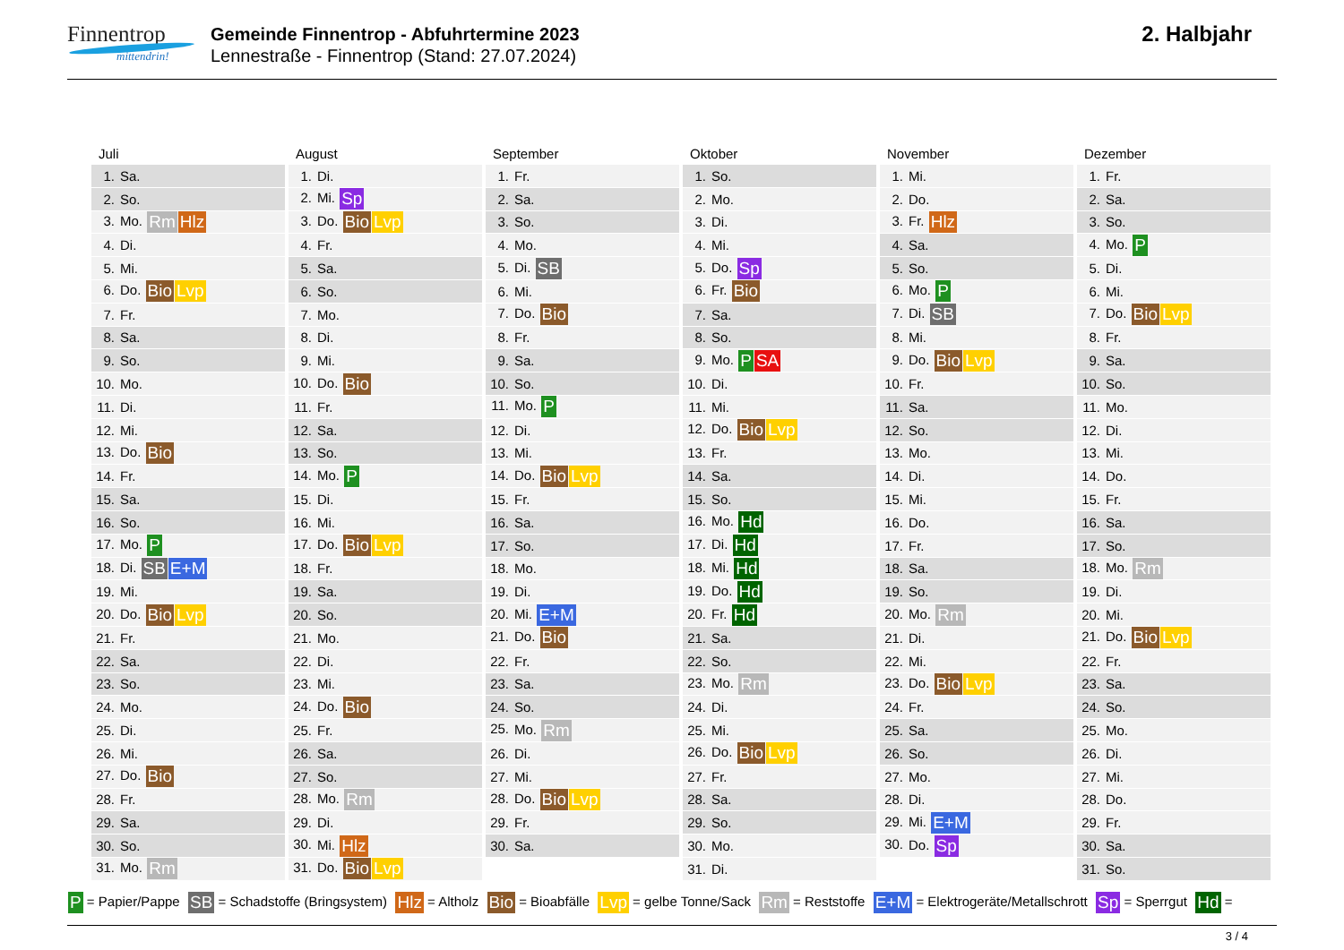Finnentrop
mittendrin!
Gemeinde Finnentrop - Abfuhrtermine 2023
Lennestraße - Finnentrop (Stand: 27.07.2024)
2. Halbjahr
| Juli |
| --- |
| 1. Sa. |
| 2. So. |
| 3. Mo. Rm Hlz |
| 4. Di. |
| 5. Mi. |
| 6. Do. Bio Lvp |
| 7. Fr. |
| 8. Sa. |
| 9. So. |
| 10. Mo. |
| 11. Di. |
| 12. Mi. |
| 13. Do. Bio |
| 14. Fr. |
| 15. Sa. |
| 16. So. |
| 17. Mo. P |
| 18. Di. SB E+M |
| 19. Mi. |
| 20. Do. Bio Lvp |
| 21. Fr. |
| 22. Sa. |
| 23. So. |
| 24. Mo. |
| 25. Di. |
| 26. Mi. |
| 27. Do. Bio |
| 28. Fr. |
| 29. Sa. |
| 30. So. |
| 31. Mo. Rm |
| August |
| --- |
| 1. Di. |
| 2. Mi. Sp |
| 3. Do. Bio Lvp |
| 4. Fr. |
| 5. Sa. |
| 6. So. |
| 7. Mo. |
| 8. Di. |
| 9. Mi. |
| 10. Do. Bio |
| 11. Fr. |
| 12. Sa. |
| 13. So. |
| 14. Mo. P |
| 15. Di. |
| 16. Mi. |
| 17. Do. Bio Lvp |
| 18. Fr. |
| 19. Sa. |
| 20. So. |
| 21. Mo. |
| 22. Di. |
| 23. Mi. |
| 24. Do. Bio |
| 25. Fr. |
| 26. Sa. |
| 27. So. |
| 28. Mo. Rm |
| 29. Di. |
| 30. Mi. Hlz |
| 31. Do. Bio Lvp |
| September |
| --- |
| 1. Fr. |
| 2. Sa. |
| 3. So. |
| 4. Mo. |
| 5. Di. SB |
| 6. Mi. |
| 7. Do. Bio |
| 8. Fr. |
| 9. Sa. |
| 10. So. |
| 11. Mo. P |
| 12. Di. |
| 13. Mi. |
| 14. Do. Bio Lvp |
| 15. Fr. |
| 16. Sa. |
| 17. So. |
| 18. Mo. |
| 19. Di. |
| 20. Mi. E+M |
| 21. Do. Bio |
| 22. Fr. |
| 23. Sa. |
| 24. So. |
| 25. Mo. Rm |
| 26. Di. |
| 27. Mi. |
| 28. Do. Bio Lvp |
| 29. Fr. |
| 30. Sa. |
| Oktober |
| --- |
| 1. So. |
| 2. Mo. |
| 3. Di. |
| 4. Mi. |
| 5. Do. Sp |
| 6. Fr. Bio |
| 7. Sa. |
| 8. So. |
| 9. Mo. P SA |
| 10. Di. |
| 11. Mi. |
| 12. Do. Bio Lvp |
| 13. Fr. |
| 14. Sa. |
| 15. So. |
| 16. Mo. Hd |
| 17. Di. Hd |
| 18. Mi. Hd |
| 19. Do. Hd |
| 20. Fr. Hd |
| 21. Sa. |
| 22. So. |
| 23. Mo. Rm |
| 24. Di. |
| 25. Mi. |
| 26. Do. Bio Lvp |
| 27. Fr. |
| 28. Sa. |
| 29. So. |
| 30. Mo. |
| 31. Di. |
| November |
| --- |
| 1. Mi. |
| 2. Do. |
| 3. Fr. Hlz |
| 4. Sa. |
| 5. So. |
| 6. Mo. P |
| 7. Di. SB |
| 8. Mi. |
| 9. Do. Bio Lvp |
| 10. Fr. |
| 11. Sa. |
| 12. So. |
| 13. Mo. |
| 14. Di. |
| 15. Mi. |
| 16. Do. |
| 17. Fr. |
| 18. Sa. |
| 19. So. |
| 20. Mo. Rm |
| 21. Di. |
| 22. Mi. |
| 23. Do. Bio Lvp |
| 24. Fr. |
| 25. Sa. |
| 26. So. |
| 27. Mo. |
| 28. Di. |
| 29. Mi. E+M |
| 30. Do. Sp |
| Dezember |
| --- |
| 1. Fr. |
| 2. Sa. |
| 3. So. |
| 4. Mo. P |
| 5. Di. |
| 6. Mi. |
| 7. Do. Bio Lvp |
| 8. Fr. |
| 9. Sa. |
| 10. So. |
| 11. Mo. |
| 12. Di. |
| 13. Mi. |
| 14. Do. |
| 15. Fr. |
| 16. Sa. |
| 17. So. |
| 18. Mo. Rm |
| 19. Di. |
| 20. Mi. |
| 21. Do. Bio Lvp |
| 22. Fr. |
| 23. Sa. |
| 24. So. |
| 25. Mo. |
| 26. Di. |
| 27. Mi. |
| 28. Do. |
| 29. Fr. |
| 30. Sa. |
| 31. So. |
P = Papier/Pappe SB = Schadstoffe (Bringsystem) Hlz = Altholz Bio = Bioabfälle Lvp = gelbe Tonne/Sack Rm = Reststoffe E+M = Elektrogeräte/Metallschrott Sp = Sperrgut Hd =
3 / 4